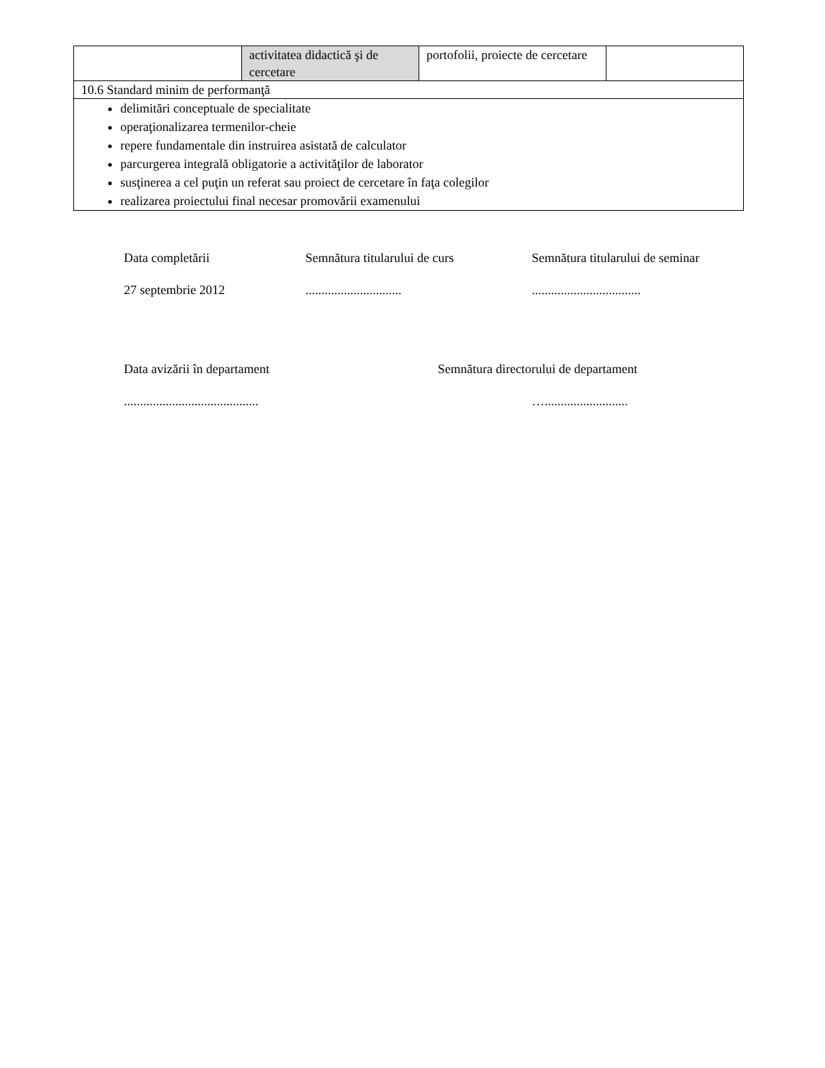| | activitatea didactică şi de cercetare | portofolii, proiecte de cercetare | |
| 10.6 Standard minim de performanţă | | | |
| delimitări conceptuale de specialitate operaţionalizarea termenilor-cheie repere fundamentale din instruirea asistată de calculator parcurgerea integrală obligatorie a activităţilor de laborator susţinerea a cel puţin un referat sau proiect de cercetare în faţa colegilor realizarea proiectului final necesar promovării examenului | | | |
Data completării Semnătura titularului de curs Semnătura titularului de seminar
27 septembrie 2012 ..............................
..................................
Data avizării în departament Semnătura directorului de departament
.......................................... …..........................